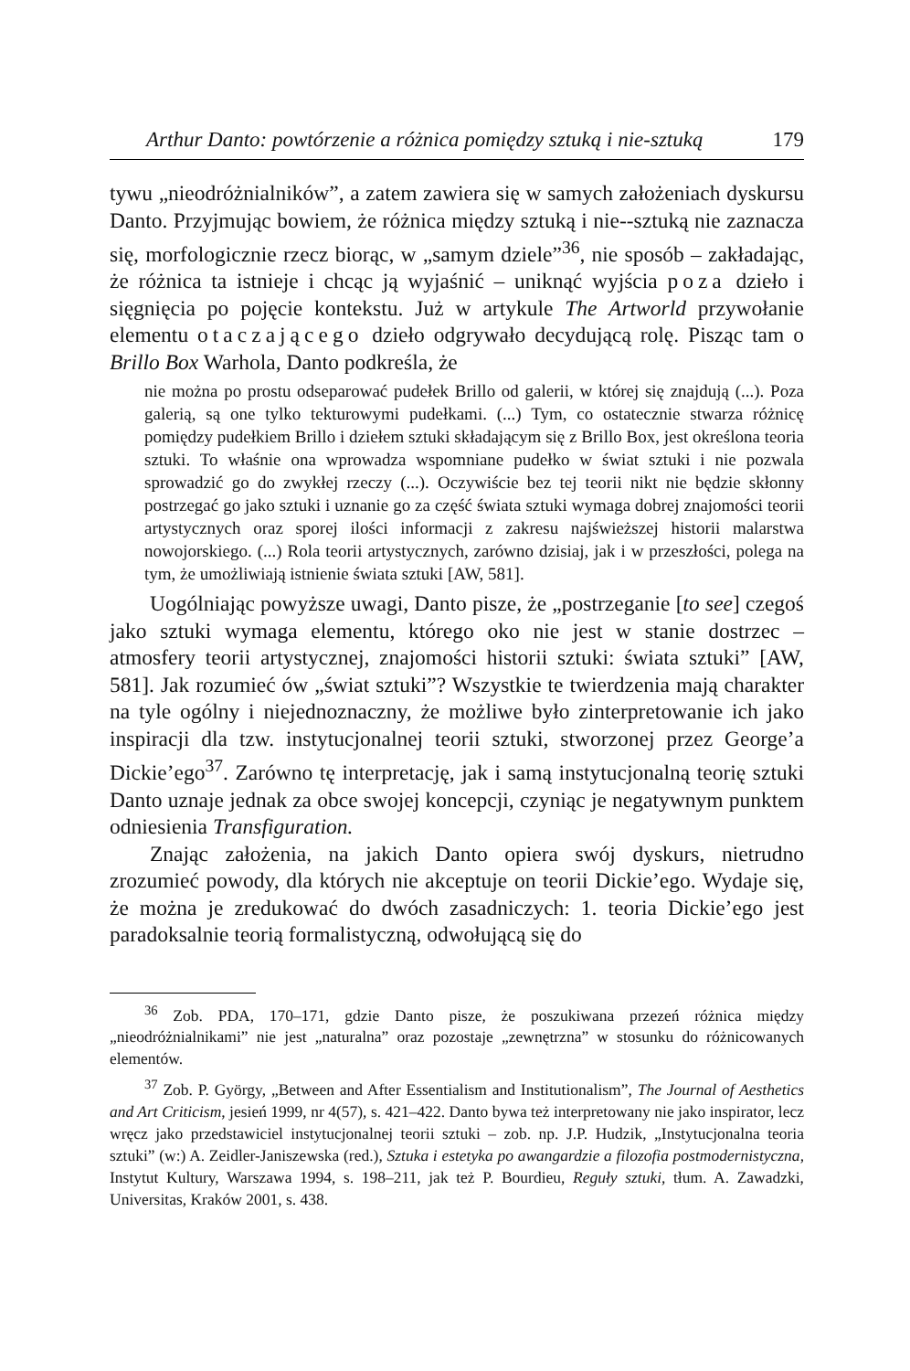Arthur Danto: powtórzenie a różnica pomiędzy sztuką i nie-sztuką 179
tywu „nieodróżnialników”, a zatem zawiera się w samych założeniach dyskursu Danto. Przyjmując bowiem, że różnica między sztuką i nie--sztuką nie zaznacza się, morfologicznie rzecz biorąc, w „samym dziele”<sup>36</sup>, nie sposób – zakładając, że różnica ta istnieje i chcąc ją wyjaśnić – uniknąć wyjścia poza dzieło i sięgnięcia po pojęcie kontekstu. Już w artykule The Artworld przywołanie elementu otaczającego dzieło odgrywało decydującą rolę. Pisząc tam o Brillo Box Warhola, Danto podkreśla, że
nie można po prostu odseparować pudełek Brillo od galerii, w której się znajdują (...). Poza galerią, są one tylko tekturowymi pudełkami. (...) Tym, co ostatecznie stwarza różnicę pomiędzy pudełkiem Brillo i dziełem sztuki składającym się z Brillo Box, jest określona teoria sztuki. To właśnie ona wprowadza wspomniane pudełko w świat sztuki i nie pozwala sprowadzić go do zwykłej rzeczy (...). Oczywiście bez tej teorii nikt nie będzie skłonny postrzegać go jako sztuki i uznanie go za część świata sztuki wymaga dobrej znajomości teorii artystycznych oraz sporej ilości informacji z zakresu najświeższej historii malarstwa nowojorskiego. (...) Rola teorii artystycznych, zarówno dzisiaj, jak i w przeszłości, polega na tym, że umożliwiają istnienie świata sztuki [AW, 581].
Uogólniając powyższe uwagi, Danto pisze, że „postrzeganie [to see] czegoś jako sztuki wymaga elementu, którego oko nie jest w stanie dostrzec – atmosfery teorii artystycznej, znajomości historii sztuki: świata sztuki” [AW, 581]. Jak rozumieć ów „świat sztuki”? Wszystkie te twierdzenia mają charakter na tyle ogólny i niejednoznaczny, że możliwe było zinterpretowanie ich jako inspiracji dla tzw. instytucjonalnej teorii sztuki, stworzonej przez George’a Dickie’ego<sup>37</sup>. Zarówno tę interpretację, jak i samą instytucjonalną teorię sztuki Danto uznaje jednak za obce swojej koncepcji, czyniąc je negatywnym punktem odniesienia Transfiguration.
Znając założenia, na jakich Danto opiera swój dyskurs, nietrudno zrozumieć powody, dla których nie akceptuje on teorii Dickie’ego. Wydaje się, że można je zredukować do dwóch zasadniczych: 1. teoria Dickie’ego jest paradoksalnie teorią formalistyczną, odwołującą się do
<sup>36</sup> Zob. PDA, 170–171, gdzie Danto pisze, że poszukiwana przezeń różnica między „nieodróżnialnikami” nie jest „naturalna” oraz pozostaje „zewnętrzna” w stosunku do różnicowanych elementów.
<sup>37</sup> Zob. P. György, „Between and After Essentialism and Institutionalism”, The Journal of Aesthetics and Art Criticism, jesień 1999, nr 4(57), s. 421–422. Danto bywa też interpretowany nie jako inspirator, lecz wręcz jako przedstawiciel instytucjonalnej teorii sztuki – zob. np. J.P. Hudzik, „Instytucjonalna teoria sztuki” (w:) A. Zeidler-Janiszewska (red.), Sztuka i estetyka po awangardzie a filozofia postmodernistyczna, Instytut Kultury, Warszawa 1994, s. 198–211, jak też P. Bourdieu, Reguły sztuki, tłum. A. Zawadzki, Universitas, Kraków 2001, s. 438.